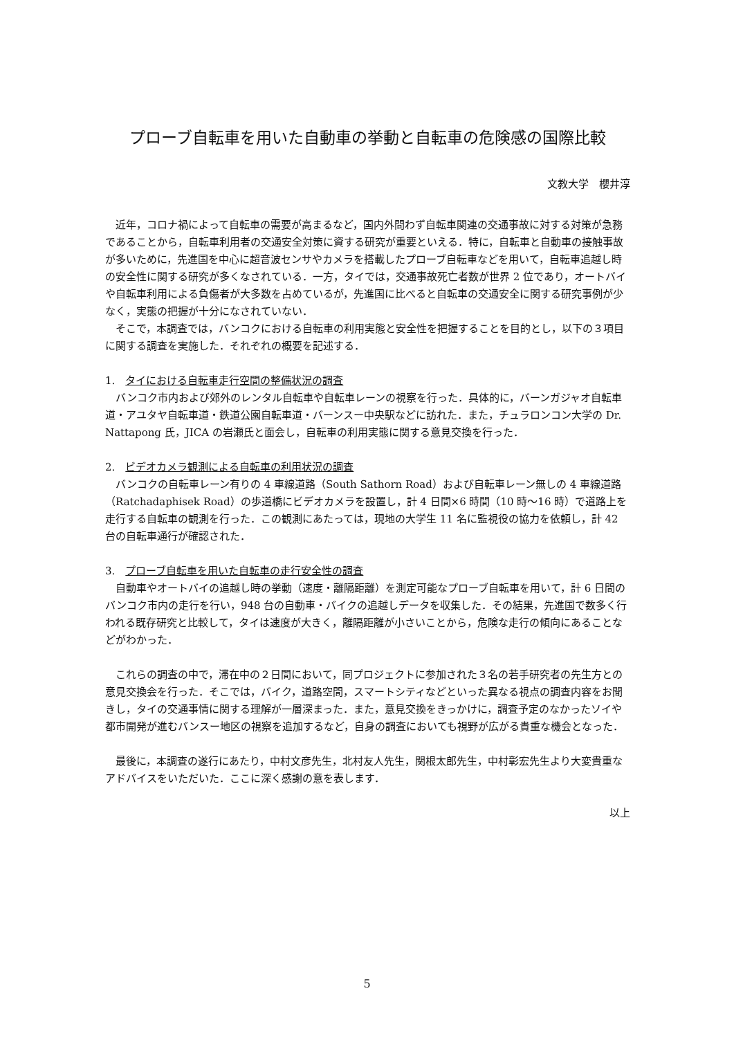プローブ自転車を用いた自動車の挙動と自転車の危険感の国際比較
文教大学　櫻井淳
　近年，コロナ禍によって自転車の需要が高まるなど，国内外問わず自転車関連の交通事故に対する対策が急務であることから，自転車利用者の交通安全対策に資する研究が重要といえる．特に，自転車と自動車の接触事故が多いために，先進国を中心に超音波センサやカメラを搭載したプローブ自転車などを用いて，自転車追越し時の安全性に関する研究が多くなされている．一方，タイでは，交通事故死亡者数が世界 2 位であり，オートバイや自転車利用による負傷者が大多数を占めているが，先進国に比べると自転車の交通安全に関する研究事例が少なく，実態の把握が十分になされていない．
　そこで，本調査では，バンコクにおける自転車の利用実態と安全性を把握することを目的とし，以下の３項目に関する調査を実施した．それぞれの概要を記述する．
1.　タイにおける自転車走行空間の整備状況の調査
　バンコク市内および郊外のレンタル自転車や自転車レーンの視察を行った．具体的に，バーンガジャオ自転車道・アユタヤ自転車道・鉄道公園自転車道・バーンスー中央駅などに訪れた．また，チュラロンコン大学の Dr. Nattapong 氏，JICA の岩瀬氏と面会し，自転車の利用実態に関する意見交換を行った．
2.　ビデオカメラ観測による自転車の利用状況の調査
　バンコクの自転車レーン有りの 4 車線道路（South Sathorn Road）および自転車レーン無しの 4 車線道路（Ratchadaphisek Road）の歩道橋にビデオカメラを設置し，計 4 日間×6 時間（10 時～16 時）で道路上を走行する自転車の観測を行った．この観測にあたっては，現地の大学生 11 名に監視役の協力を依頼し，計 42 台の自転車通行が確認された．
3.　プローブ自転車を用いた自転車の走行安全性の調査
　自動車やオートバイの追越し時の挙動（速度・離隔距離）を測定可能なプローブ自転車を用いて，計 6 日間のバンコク市内の走行を行い，948 台の自動車・バイクの追越しデータを収集した．その結果，先進国で数多く行われる既存研究と比較して，タイは速度が大きく，離隔距離が小さいことから，危険な走行の傾向にあることなどがわかった．
　これらの調査の中で，滞在中の２日間において，同プロジェクトに参加された３名の若手研究者の先生方との意見交換会を行った．そこでは，バイク，道路空間，スマートシティなどといった異なる視点の調査内容をお聞きし，タイの交通事情に関する理解が一層深まった．また，意見交換をきっかけに，調査予定のなかったソイや都市開発が進むバンスー地区の視察を追加するなど，自身の調査においても視野が広がる貴重な機会となった．
　最後に，本調査の遂行にあたり，中村文彦先生，北村友人先生，関根太郎先生，中村彰宏先生より大変貴重なアドバイスをいただいた．ここに深く感謝の意を表します．
以上
5